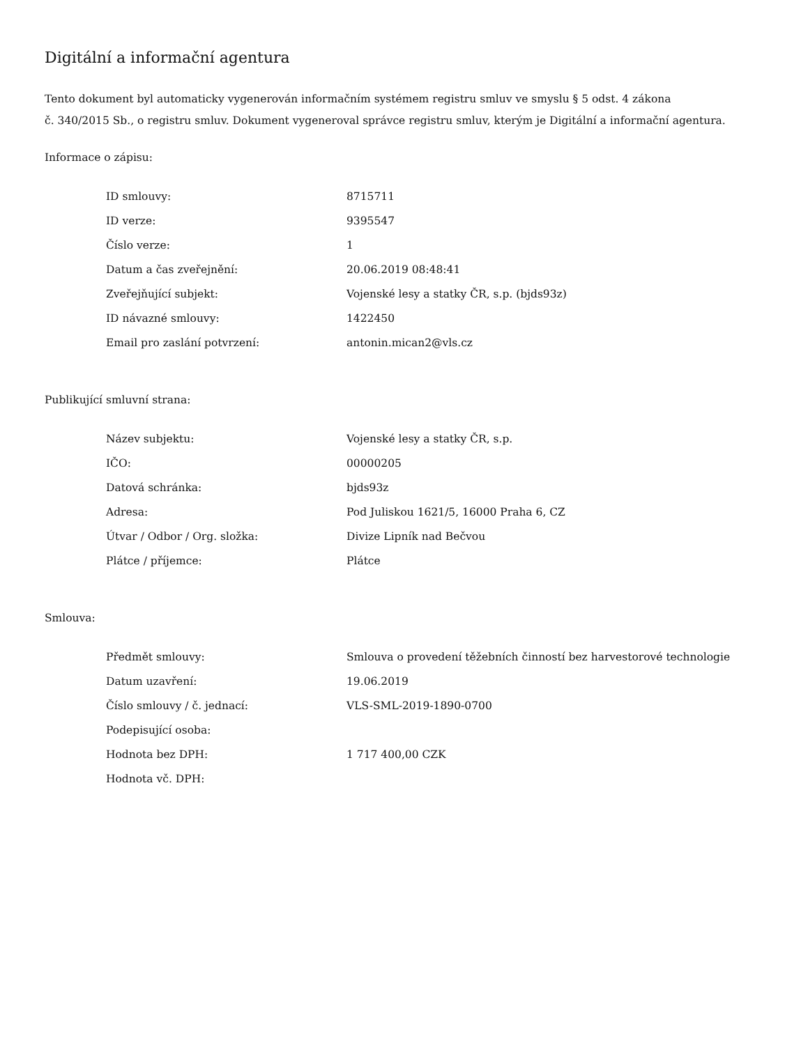Digitální a informační agentura
Tento dokument byl automaticky vygenerován informačním systémem registru smluv ve smyslu § 5 odst. 4 zákona
č. 340/2015 Sb., o registru smluv. Dokument vygeneroval správce registru smluv, kterým je Digitální a informační agentura.
Informace o zápisu:
| ID smlouvy: | 8715711 |
| ID verze: | 9395547 |
| Číslo verze: | 1 |
| Datum a čas zveřejnění: | 20.06.2019 08:48:41 |
| Zveřejňující subjekt: | Vojenské lesy a statky ČR, s.p. (bjds93z) |
| ID návazné smlouvy: | 1422450 |
| Email pro zaslání potvrzení: | antonin.mican2@vls.cz |
Publikující smluvní strana:
| Název subjektu: | Vojenské lesy a statky ČR, s.p. |
| IČO: | 00000205 |
| Datová schránka: | bjds93z |
| Adresa: | Pod Juliskou 1621/5, 16000 Praha 6, CZ |
| Útvar / Odbor / Org. složka: | Divize Lipník nad Bečvou |
| Plátce / příjemce: | Plátce |
Smlouva:
| Předmět smlouvy: | Smlouva o provedení těžebních činností bez harvestorové technologie |
| Datum uzavření: | 19.06.2019 |
| Číslo smlouvy / č. jednací: | VLS-SML-2019-1890-0700 |
| Podepisující osoba: | |
| Hodnota bez DPH: | 1 717 400,00 CZK |
| Hodnota vč. DPH: | |